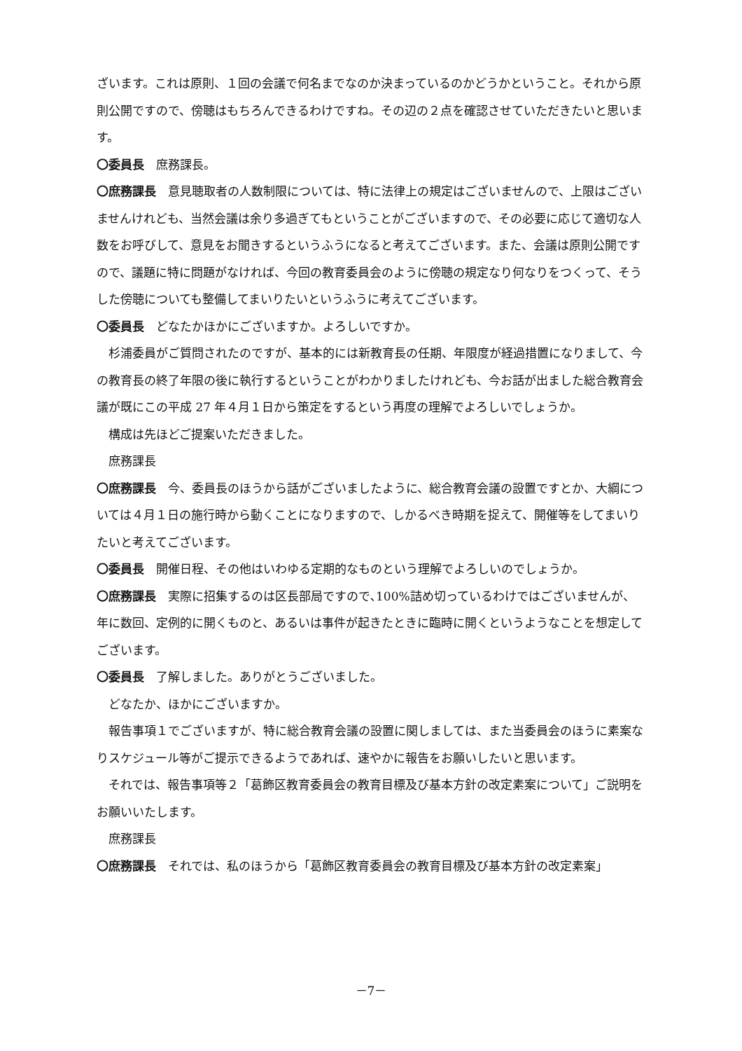ざいます。これは原則、１回の会議で何名までなのか決まっているのかどうかということ。それから原則公開ですので、傍聴はもちろんできるわけですね。その辺の２点を確認させていただきたいと思います。
〇委員長　庶務課長。
〇庶務課長　意見聴取者の人数制限については、特に法律上の規定はございませんので、上限はございませんけれども、当然会議は余り多過ぎてもということがございますので、その必要に応じて適切な人数をお呼びして、意見をお聞きするというふうになると考えてございます。また、会議は原則公開ですので、議題に特に問題がなければ、今回の教育委員会のように傍聴の規定なり何なりをつくって、そうした傍聴についても整備してまいりたいというふうに考えてございます。
〇委員長　どなたかほかにございますか。よろしいですか。
杉浦委員がご質問されたのですが、基本的には新教育長の任期、年限度が経過措置になりまして、今の教育長の終了年限の後に執行するということがわかりましたけれども、今お話が出ました総合教育会議が既にこの平成 27 年４月１日から策定をするという再度の理解でよろしいでしょうか。
構成は先ほどご提案いただきました。
庶務課長
〇庶務課長　今、委員長のほうから話がございましたように、総合教育会議の設置ですとか、大綱については４月１日の施行時から動くことになりますので、しかるべき時期を捉えて、開催等をしてまいりたいと考えてございます。
〇委員長　開催日程、その他はいわゆる定期的なものという理解でよろしいのでしょうか。
〇庶務課長　実際に招集するのは区長部局ですので､100%詰め切っているわけではございませんが、年に数回、定例的に開くものと、あるいは事件が起きたときに臨時に開くというようなことを想定してございます。
〇委員長　了解しました。ありがとうございました。
どなたか、ほかにございますか。
報告事項１でございますが、特に総合教育会議の設置に関しましては、また当委員会のほうに素案なりスケジュール等がご提示できるようであれば、速やかに報告をお願いしたいと思います。
それでは、報告事項等２「葛飾区教育委員会の教育目標及び基本方針の改定素案について」ご説明をお願いいたします。
庶務課長
〇庶務課長　それでは、私のほうから「葛飾区教育委員会の教育目標及び基本方針の改定素案」
－7－